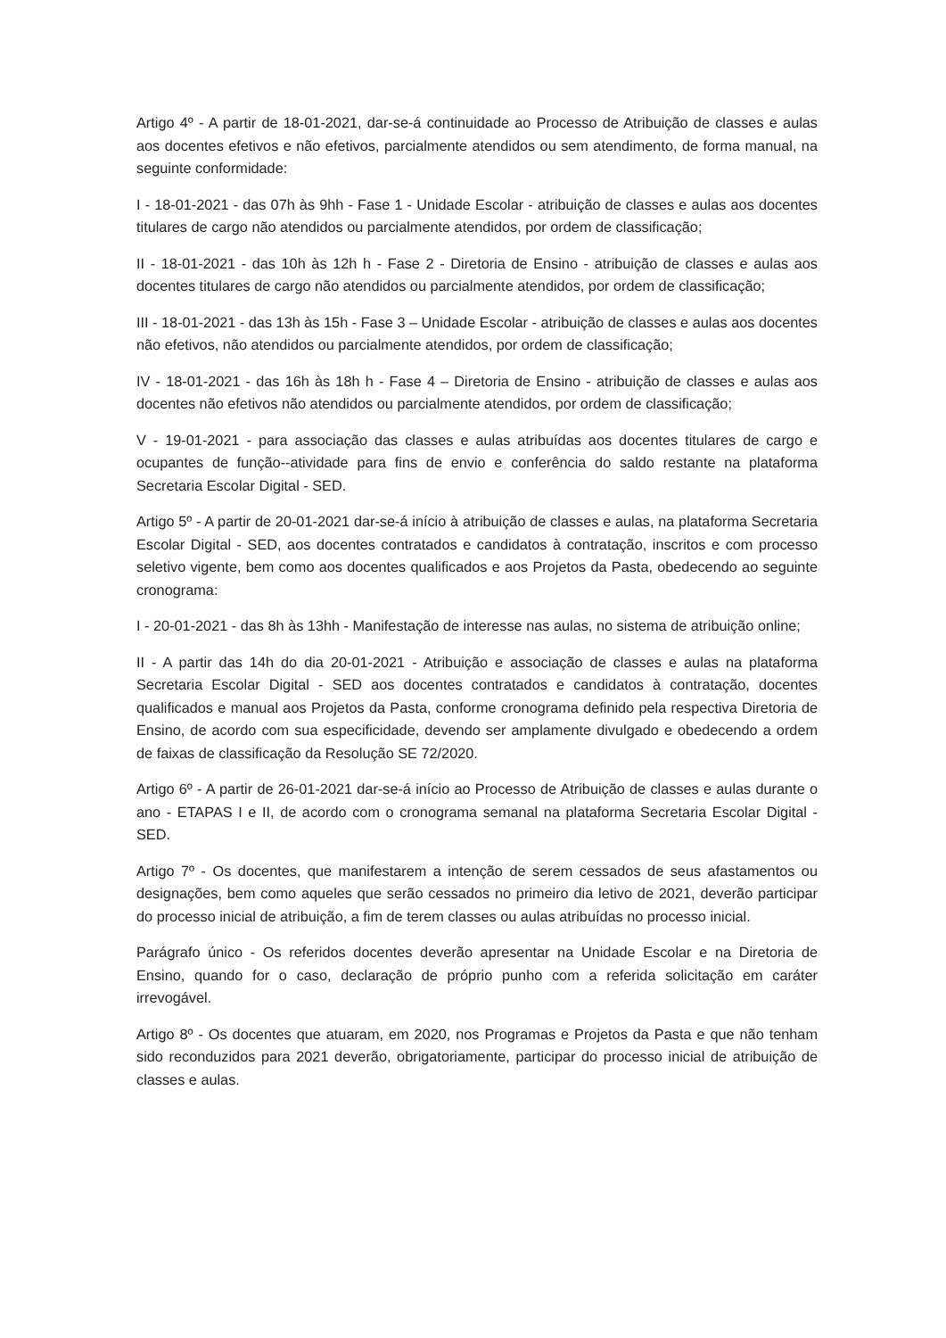Artigo 4º - A partir de 18-01-2021, dar-se-á continuidade ao Processo de Atribuição de classes e aulas aos docentes efetivos e não efetivos, parcialmente atendidos ou sem atendimento, de forma manual, na seguinte conformidade:
I - 18-01-2021 - das 07h às 9hh - Fase 1 - Unidade Escolar - atribuição de classes e aulas aos docentes titulares de cargo não atendidos ou parcialmente atendidos, por ordem de classificação;
II - 18-01-2021 - das 10h às 12h h - Fase 2 - Diretoria de Ensino - atribuição de classes e aulas aos docentes titulares de cargo não atendidos ou parcialmente atendidos, por ordem de classificação;
III - 18-01-2021 - das 13h às 15h - Fase 3 – Unidade Escolar - atribuição de classes e aulas aos docentes não efetivos, não atendidos ou parcialmente atendidos, por ordem de classificação;
IV - 18-01-2021 - das 16h às 18h h - Fase 4 – Diretoria de Ensino - atribuição de classes e aulas aos docentes não efetivos não atendidos ou parcialmente atendidos, por ordem de classificação;
V - 19-01-2021 - para associação das classes e aulas atribuídas aos docentes titulares de cargo e ocupantes de função--atividade para fins de envio e conferência do saldo restante na plataforma Secretaria Escolar Digital - SED.
Artigo 5º - A partir de 20-01-2021 dar-se-á início à atribuição de classes e aulas, na plataforma Secretaria Escolar Digital - SED, aos docentes contratados e candidatos à contratação, inscritos e com processo seletivo vigente, bem como aos docentes qualificados e aos Projetos da Pasta, obedecendo ao seguinte cronograma:
I - 20-01-2021 - das 8h às 13hh - Manifestação de interesse nas aulas, no sistema de atribuição online;
II - A partir das 14h do dia 20-01-2021 - Atribuição e associação de classes e aulas na plataforma Secretaria Escolar Digital - SED aos docentes contratados e candidatos à contratação, docentes qualificados e manual aos Projetos da Pasta, conforme cronograma definido pela respectiva Diretoria de Ensino, de acordo com sua especificidade, devendo ser amplamente divulgado e obedecendo a ordem de faixas de classificação da Resolução SE 72/2020.
Artigo 6º - A partir de 26-01-2021 dar-se-á início ao Processo de Atribuição de classes e aulas durante o ano - ETAPAS I e II, de acordo com o cronograma semanal na plataforma Secretaria Escolar Digital - SED.
Artigo 7º - Os docentes, que manifestarem a intenção de serem cessados de seus afastamentos ou designações, bem como aqueles que serão cessados no primeiro dia letivo de 2021, deverão participar do processo inicial de atribuição, a fim de terem classes ou aulas atribuídas no processo inicial.
Parágrafo único - Os referidos docentes deverão apresentar na Unidade Escolar e na Diretoria de Ensino, quando for o caso, declaração de próprio punho com a referida solicitação em caráter irrevogável.
Artigo 8º - Os docentes que atuaram, em 2020, nos Programas e Projetos da Pasta e que não tenham sido reconduzidos para 2021 deverão, obrigatoriamente, participar do processo inicial de atribuição de classes e aulas.